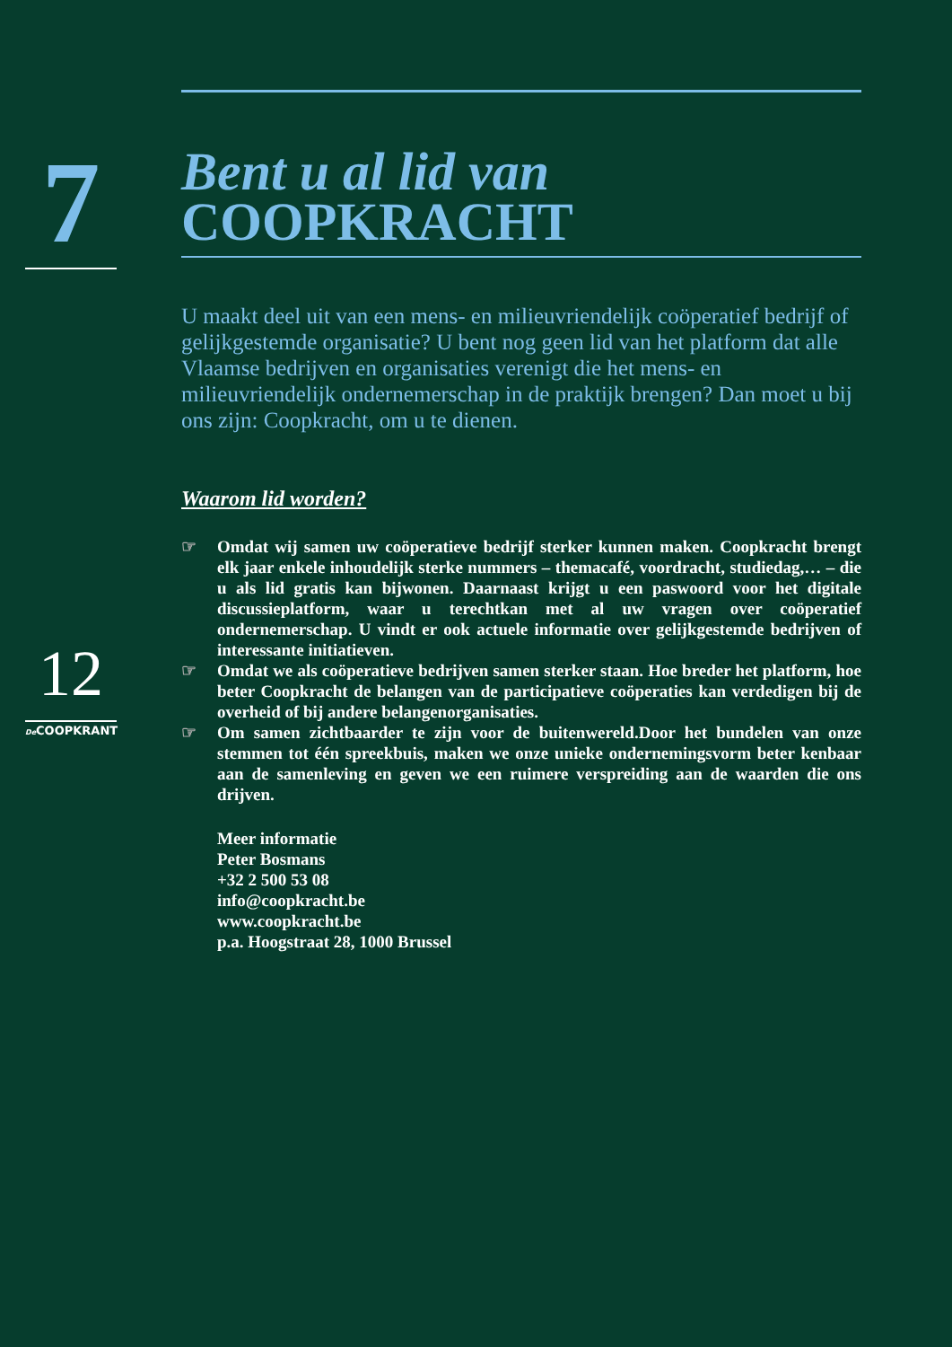7
Bent u al lid van
COOPKRACHT
U maakt deel uit van een mens- en milieuvriendelijk coöperatief bedrijf of gelijkgestemde organisatie? U bent nog geen lid van het platform dat alle Vlaamse bedrijven en organisaties verenigt die het mens- en milieuvriendelijk ondernemerschap in de praktijk brengen? Dan moet u bij ons zijn: Coopkracht, om u te dienen.
Waarom lid worden?
☞ Omdat wij samen uw coöperatieve bedrijf sterker kunnen maken. Coopkracht brengt elk jaar enkele inhoudelijk sterke nummers – themacafé, voordracht, studiedag,… – die u als lid gratis kan bijwonen. Daarnaast krijgt u een paswoord voor het digitale discussieplatform, waar u terechtkan met al uw vragen over coöperatief ondernemerschap. U vindt er ook actuele informatie over gelijkgestemde bedrijven of interessante initiatieven.
☞ Omdat we als coöperatieve bedrijven samen sterker staan. Hoe breder het platform, hoe beter Coopkracht de belangen van de participatieve coöperaties kan verdedigen bij de overheid of bij andere belangenorganisaties.
☞ Om samen zichtbaarder te zijn voor de buitenwereld.Door het bundelen van onze stemmen tot één spreekbuis, maken we onze unieke ondernemingsvorm beter kenbaar aan de samenleving en geven we een ruimere verspreiding aan de waarden die ons drijven.
Meer informatie
Peter Bosmans
+32 2 500 53 08
info@coopkracht.be
www.coopkracht.be
p.a. Hoogstraat 28, 1000 Brussel
12
De COOPKRANT